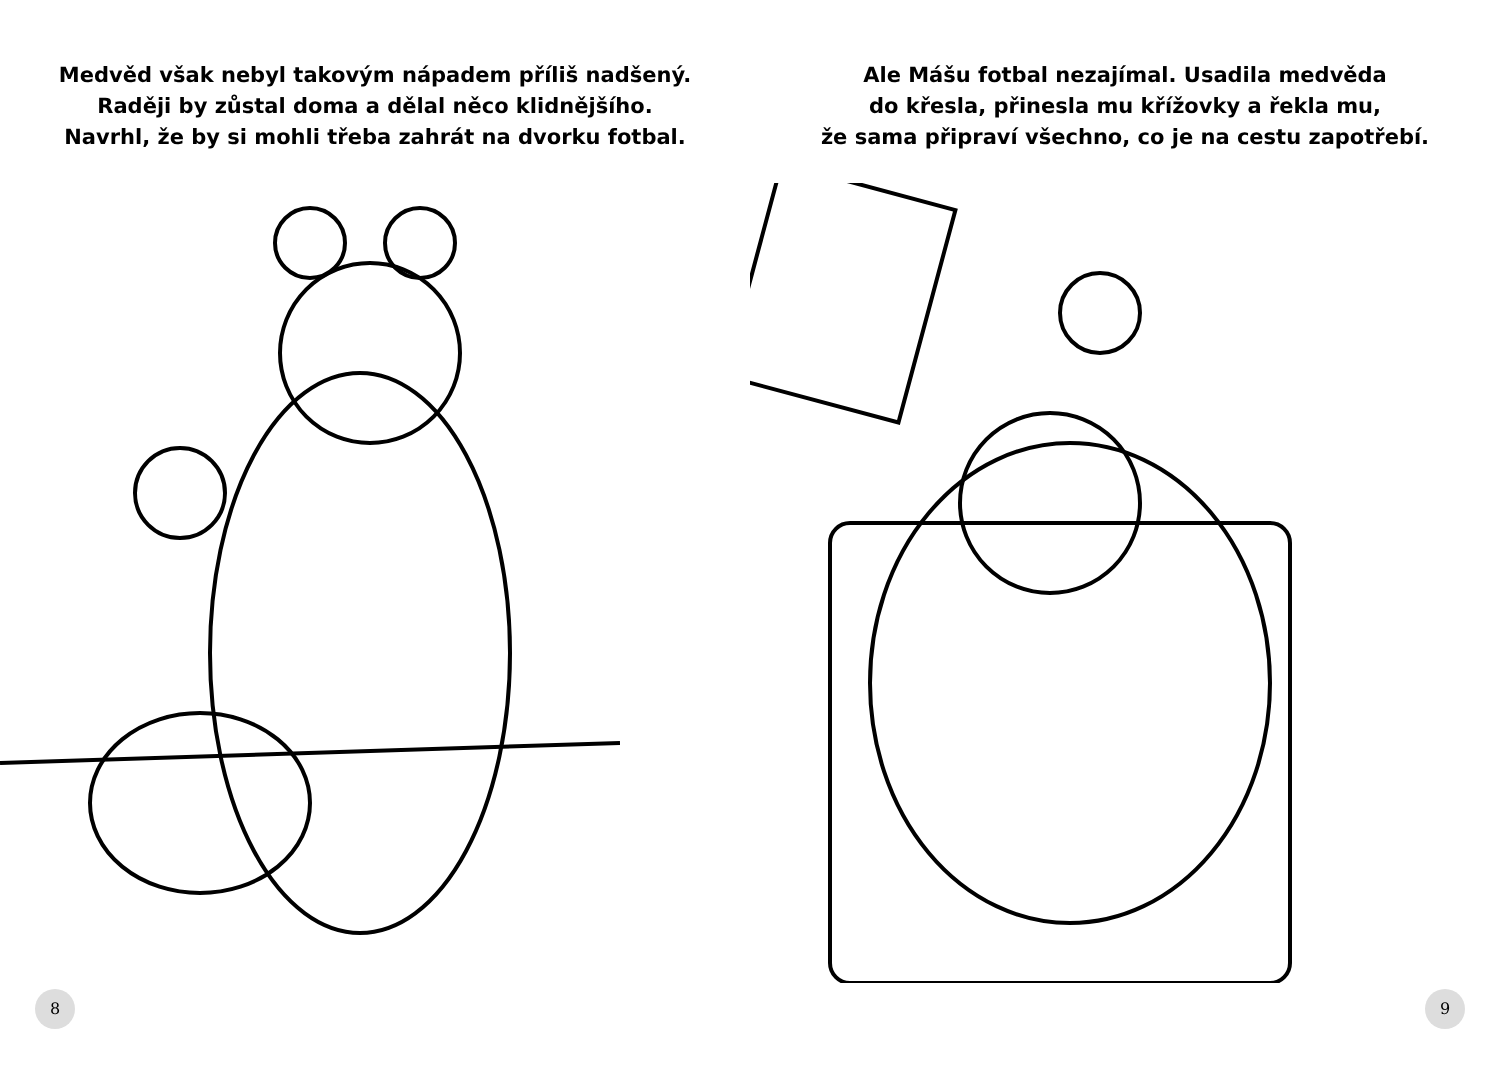Medvěd však nebyl takovým nápadem příliš nadšený.
Raději by zůstal doma a dělal něco klidnějšího.
Navrhl, že by si mohli třeba zahrát na dvorku fotbal.
8
Ale Mášu fotbal nezajímal. Usadila medvěda
do křesla, přinesla mu křížovky a řekla mu,
že sama připraví všechno, co je na cestu zapotřebí.
9